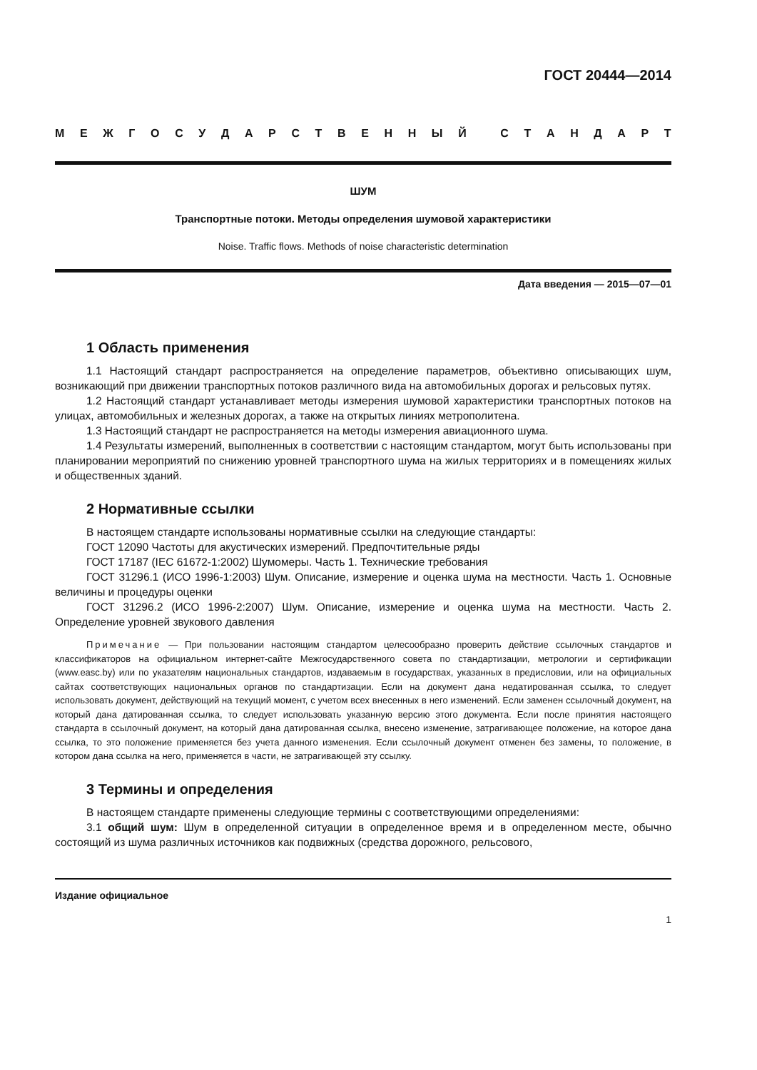ГОСТ 20444—2014
МЕЖГОСУДАРСТВЕННЫЙ СТАНДАРТ
ШУМ
Транспортные потоки. Методы определения шумовой характеристики
Noise. Traffic flows. Methods of noise characteristic determination
Дата введения — 2015—07—01
1 Область применения
1.1 Настоящий стандарт распространяется на определение параметров, объективно описывающих шум, возникающий при движении транспортных потоков различного вида на автомобильных дорогах и рельсовых путях.
1.2 Настоящий стандарт устанавливает методы измерения шумовой характеристики транспортных потоков на улицах, автомобильных и железных дорогах, а также на открытых линиях метрополитена.
1.3 Настоящий стандарт не распространяется на методы измерения авиационного шума.
1.4 Результаты измерений, выполненных в соответствии с настоящим стандартом, могут быть использованы при планировании мероприятий по снижению уровней транспортного шума на жилых территориях и в помещениях жилых и общественных зданий.
2 Нормативные ссылки
В настоящем стандарте использованы нормативные ссылки на следующие стандарты:
ГОСТ 12090 Частоты для акустических измерений. Предпочтительные ряды
ГОСТ 17187 (IEC 61672-1:2002) Шумомеры. Часть 1. Технические требования
ГОСТ 31296.1 (ИСО 1996-1:2003) Шум. Описание, измерение и оценка шума на местности. Часть 1. Основные величины и процедуры оценки
ГОСТ 31296.2 (ИСО 1996-2:2007) Шум. Описание, измерение и оценка шума на местности. Часть 2. Определение уровней звукового давления
Примечание — При пользовании настоящим стандартом целесообразно проверить действие ссылочных стандартов и классификаторов на официальном интернет-сайте Межгосударственного совета по стандартизации, метрологии и сертификации (www.easc.by) или по указателям национальных стандартов, издаваемым в государствах, указанных в предисловии, или на официальных сайтах соответствующих национальных органов по стандартизации. Если на документ дана недатированная ссылка, то следует использовать документ, действующий на текущий момент, с учетом всех внесенных в него изменений. Если заменен ссылочный документ, на который дана датированная ссылка, то следует использовать указанную версию этого документа. Если после принятия настоящего стандарта в ссылочный документ, на который дана датированная ссылка, внесено изменение, затрагивающее положение, на которое дана ссылка, то это положение применяется без учета данного изменения. Если ссылочный документ отменен без замены, то положение, в котором дана ссылка на него, применяется в части, не затрагивающей эту ссылку.
3 Термины и определения
В настоящем стандарте применены следующие термины с соответствующими определениями:
3.1 общий шум: Шум в определенной ситуации в определенное время и в определенном месте, обычно состоящий из шума различных источников как подвижных (средства дорожного, рельсового,
Издание официальное
1